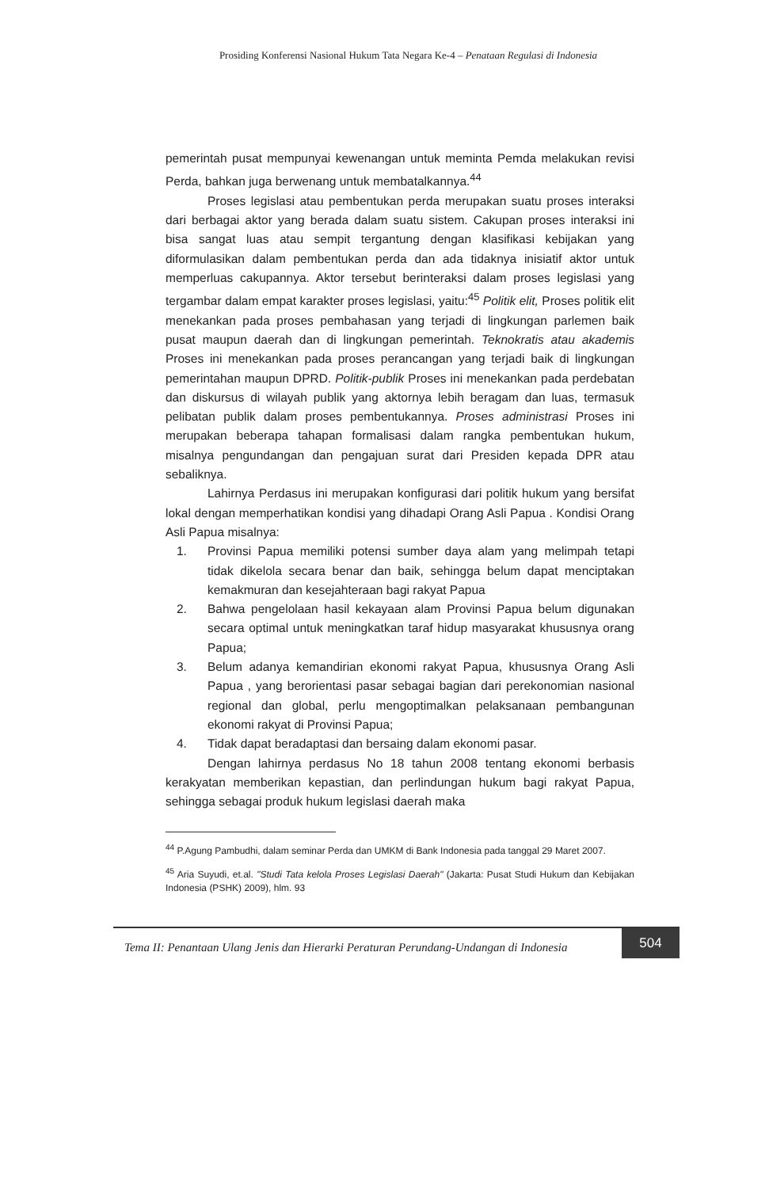Prosiding Konferensi Nasional Hukum Tata Negara Ke-4 – Penataan Regulasi di Indonesia
pemerintah pusat mempunyai kewenangan untuk meminta Pemda melakukan revisi Perda, bahkan juga berwenang untuk membatalkannya.<sup>44</sup>
Proses legislasi atau pembentukan perda merupakan suatu proses interaksi dari berbagai aktor yang berada dalam suatu sistem. Cakupan proses interaksi ini bisa sangat luas atau sempit tergantung dengan klasifikasi kebijakan yang diformulasikan dalam pembentukan perda dan ada tidaknya inisiatif aktor untuk memperluas cakupannya. Aktor tersebut berinteraksi dalam proses legislasi yang tergambar dalam empat karakter proses legislasi, yaitu:<sup>45</sup> Politik elit, Proses politik elit menekankan pada proses pembahasan yang terjadi di lingkungan parlemen baik pusat maupun daerah dan di lingkungan pemerintah. Teknokratis atau akademis Proses ini menekankan pada proses perancangan yang terjadi baik di lingkungan pemerintahan maupun DPRD. Politik-publik Proses ini menekankan pada perdebatan dan diskursus di wilayah publik yang aktornya lebih beragam dan luas, termasuk pelibatan publik dalam proses pembentukannya. Proses administrasi Proses ini merupakan beberapa tahapan formalisasi dalam rangka pembentukan hukum, misalnya pengundangan dan pengajuan surat dari Presiden kepada DPR atau sebaliknya.
Lahirnya Perdasus ini merupakan konfigurasi dari politik hukum yang bersifat lokal dengan memperhatikan kondisi yang dihadapi Orang Asli Papua . Kondisi Orang Asli Papua misalnya:
1. Provinsi Papua memiliki potensi sumber daya alam yang melimpah tetapi tidak dikelola secara benar dan baik, sehingga belum dapat menciptakan kemakmuran dan kesejahteraan bagi rakyat Papua
2. Bahwa pengelolaan hasil kekayaan alam Provinsi Papua belum digunakan secara optimal untuk meningkatkan taraf hidup masyarakat khususnya orang Papua;
3. Belum adanya kemandirian ekonomi rakyat Papua, khususnya Orang Asli Papua , yang berorientasi pasar sebagai bagian dari perekonomian nasional regional dan global, perlu mengoptimalkan pelaksanaan pembangunan ekonomi rakyat di Provinsi Papua;
4. Tidak dapat beradaptasi dan bersaing dalam ekonomi pasar.
Dengan lahirnya perdasus No 18 tahun 2008 tentang ekonomi berbasis kerakyatan memberikan kepastian, dan perlindungan hukum bagi rakyat Papua, sehingga sebagai produk hukum legislasi daerah maka
<sup>44</sup> P.Agung Pambudhi, dalam seminar Perda dan UMKM di Bank Indonesia pada tanggal 29 Maret 2007.
<sup>45</sup> Aria Suyudi, et.al. "Studi Tata kelola Proses Legislasi Daerah" (Jakarta: Pusat Studi Hukum dan Kebijakan Indonesia (PSHK) 2009), hlm. 93
Tema II: Penantaan Ulang Jenis dan Hierarki Peraturan Perundang-Undangan di Indonesia
504